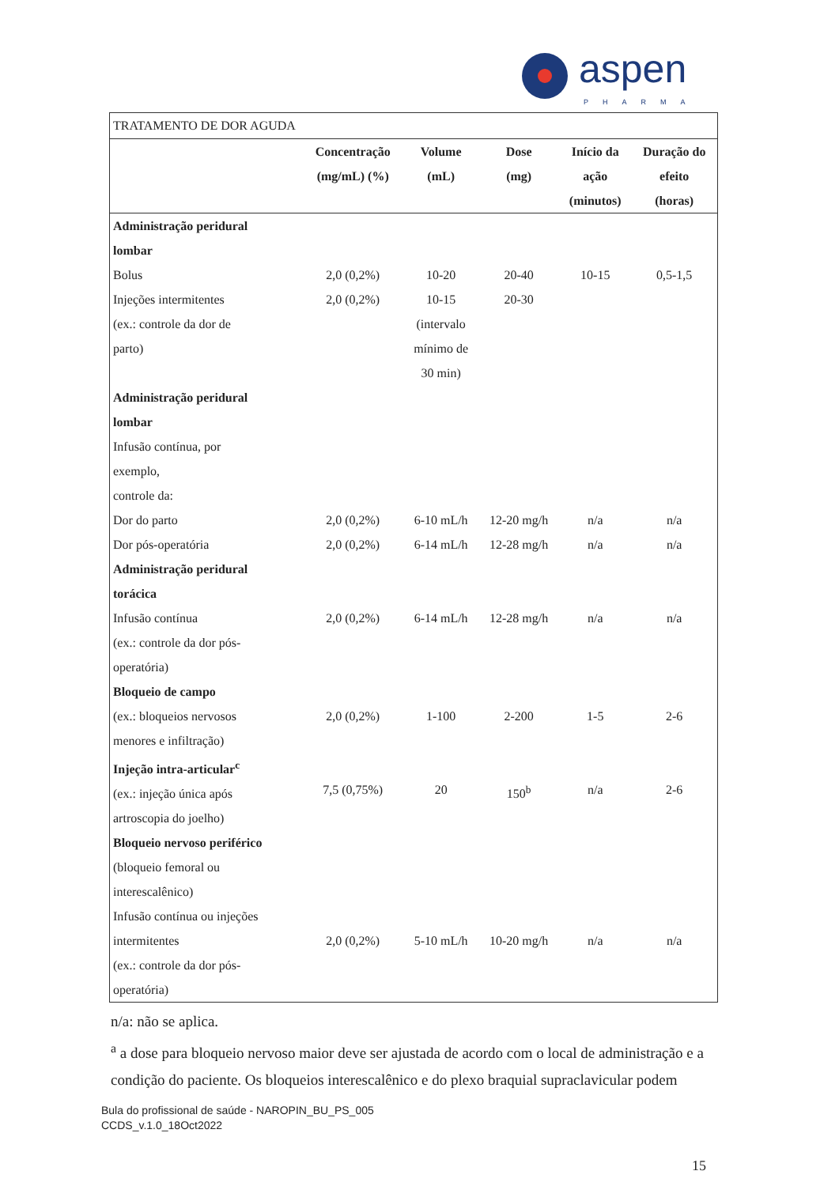aspen
PHARMA
| TRATAMENTO DE DOR AGUDA | | | | | |
| | Concentração (mg/mL) (%) | Volume (mL) | Dose (mg) | Início da ação (minutos) | Duração do efeito (horas) |
| Administração peridural lombar Bolus Injeções intermitentes (ex.: controle da dor de parto) | 2,0 (0,2%) 2,0 (0,2%) | 10-20 10-15 (intervalo mínimo de 30 min) | 20-40 20-30 | 10-15 | 0,5-1,5 |
| Administração peridural lombar Infusão contínua, por exemplo, controle da: Dor do parto Dor pós-operatória | 2,0 (0,2%) 2,0 (0,2%) | 6-10 mL/h 6-14 mL/h | 12-20 mg/h 12-28 mg/h | n/a n/a | n/a n/a |
| Administração peridural torácica Infusão contínua (ex.: controle da dor pós- operatória) | 2,0 (0,2%) | 6-14 mL/h | 12-28 mg/h | n/a | n/a |
| Bloqueio de campo (ex.: bloqueios nervosos menores e infiltração) | 2,0 (0,2%) | 1-100 | 2-200 | 1-5 | 2-6 |
| Injeção intra-articular<sup>c</sup> (ex.: injeção única após artroscopia do joelho) | 7,5 (0,75%) | 20 | 150<sup>b</sup> | n/a | 2-6 |
| Bloqueio nervoso periférico (bloqueio femoral ou interescalênico) Infusão contínua ou injeções intermitentes (ex.: controle da dor pós- operatória) | 2,0 (0,2%) | 5-10 mL/h | 10-20 mg/h | n/a | n/a |
n/a: não se aplica.
<sup>a</sup> a dose para bloqueio nervoso maior deve ser ajustada de acordo com o local de administração e a condição do paciente. Os bloqueios interescalênico e do plexo braquial supraclavicular podem
Bula do profissional de saúde - NAROPIN_BU_PS_005
CCDS_v.1.0_18Oct2022
15